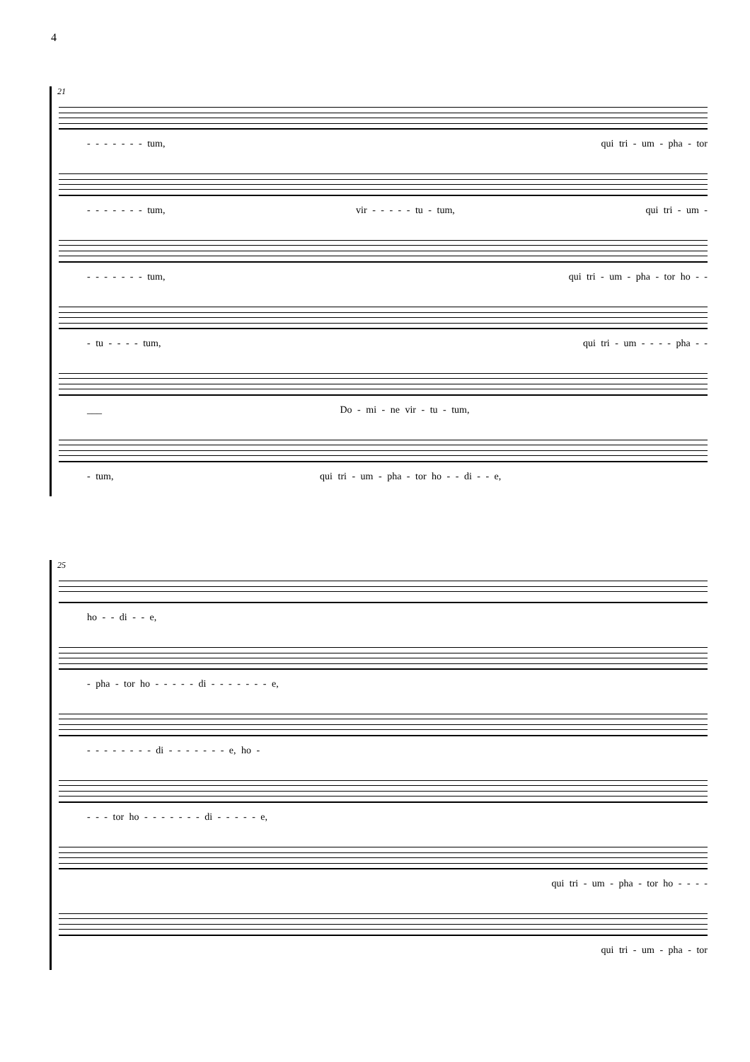4
21
- - - - - - - tum, qui tri - um - pha - tor
- - - - - - - tum, vir - - - - - tu - tum, qui tri - um -
- - - - - - - tum, qui tri - um - pha - tor ho - -
- tu - - - - tum, qui tri - um - - - - pha - -
___ Do - mi - ne vir - tu - tum,
- tum, qui tri - um - pha - tor ho - - di - - e,
25
ho - - di - - e,
- pha - tor ho - - - - - di - - - - - - - e,
- - - - - - - - di - - - - - - - e, ho -
- - - tor ho - - - - - - - di - - - - - e,
qui tri - um - pha - tor ho - - - -
qui tri - um - pha - tor